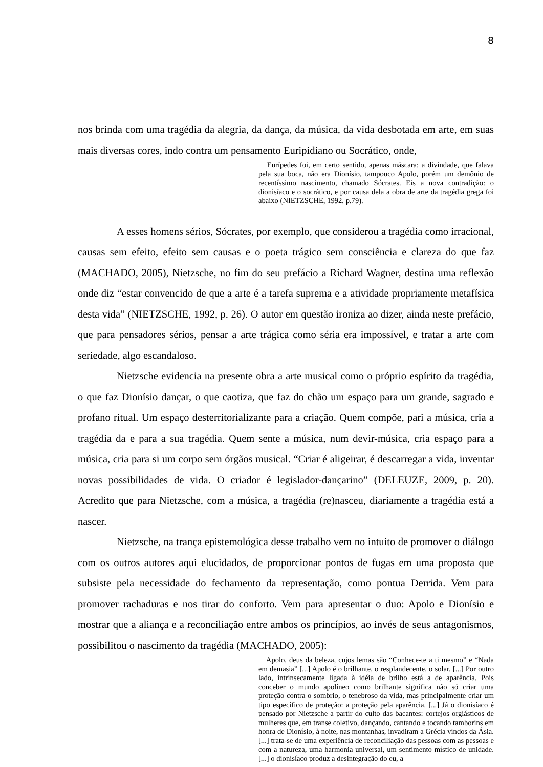8
nos brinda com uma tragédia da alegria, da dança, da música, da vida desbotada em arte, em suas mais diversas cores, indo contra um pensamento Euripidiano ou Socrático, onde,
Eurípedes foi, em certo sentido, apenas máscara: a divindade, que falava pela sua boca, não era Dionísio, tampouco Apolo, porém um demônio de recentíssimo nascimento, chamado Sócrates. Eis a nova contradição: o dionisíaco e o socrático, e por causa dela a obra de arte da tragédia grega foi abaixo (NIETZSCHE, 1992, p.79).
A esses homens sérios, Sócrates, por exemplo, que considerou a tragédia como irracional, causas sem efeito, efeito sem causas e o poeta trágico sem consciência e clareza do que faz (MACHADO, 2005), Nietzsche, no fim do seu prefácio a Richard Wagner, destina uma reflexão onde diz “estar convencido de que a arte é a tarefa suprema e a atividade propriamente metafísica desta vida” (NIETZSCHE, 1992, p. 26). O autor em questão ironiza ao dizer, ainda neste prefácio, que para pensadores sérios, pensar a arte trágica como séria era impossível, e tratar a arte com seriedade, algo escandaloso.
Nietzsche evidencia na presente obra a arte musical como o próprio espírito da tragédia, o que faz Dionísio dançar, o que caotiza, que faz do chão um espaço para um grande, sagrado e profano ritual. Um espaço desterritorializante para a criação. Quem compõe, pari a música, cria a tragédia da e para a sua tragédia. Quem sente a música, num devir-música, cria espaço para a música, cria para si um corpo sem órgãos musical. “Criar é aligeirar, é descarregar a vida, inventar novas possibilidades de vida. O criador é legislador-dançarino” (DELEUZE, 2009, p. 20). Acredito que para Nietzsche, com a música, a tragédia (re)nasceu, diariamente a tragédia está a nascer.
Nietzsche, na trança epistemológica desse trabalho vem no intuito de promover o diálogo com os outros autores aqui elucidados, de proporcionar pontos de fugas em uma proposta que subsiste pela necessidade do fechamento da representação, como pontua Derrida. Vem para promover rachaduras e nos tirar do conforto. Vem para apresentar o duo: Apolo e Dionísio e mostrar que a aliança e a reconciliação entre ambos os princípios, ao invés de seus antagonismos, possibilitou o nascimento da tragédia (MACHADO, 2005):
Apolo, deus da beleza, cujos lemas são “Conhece-te a ti mesmo” e “Nada em demasia” [...] Apolo é o brilhante, o resplandecente, o solar. [...] Por outro lado, intrinsecamente ligada à idéia de brilho está a de aparência. Pois conceber o mundo apolíneo como brilhante significa não só criar uma proteção contra o sombrio, o tenebroso da vida, mas principalmente criar um tipo específico de proteção: a proteção pela aparência. [...] Já o dionisíaco é pensado por Nietzsche a partir do culto das bacantes: cortejos orgiásticos de mulheres que, em transe coletivo, dançando, cantando e tocando tamborins em honra de Dionísio, à noite, nas montanhas, invadiram a Grécia vindos da Ásia. [...] trata-se de uma experiência de reconciliação das pessoas com as pessoas e com a natureza, uma harmonia universal, um sentimento místico de unidade. [...] o dionisíaco produz a desintegração do eu, a